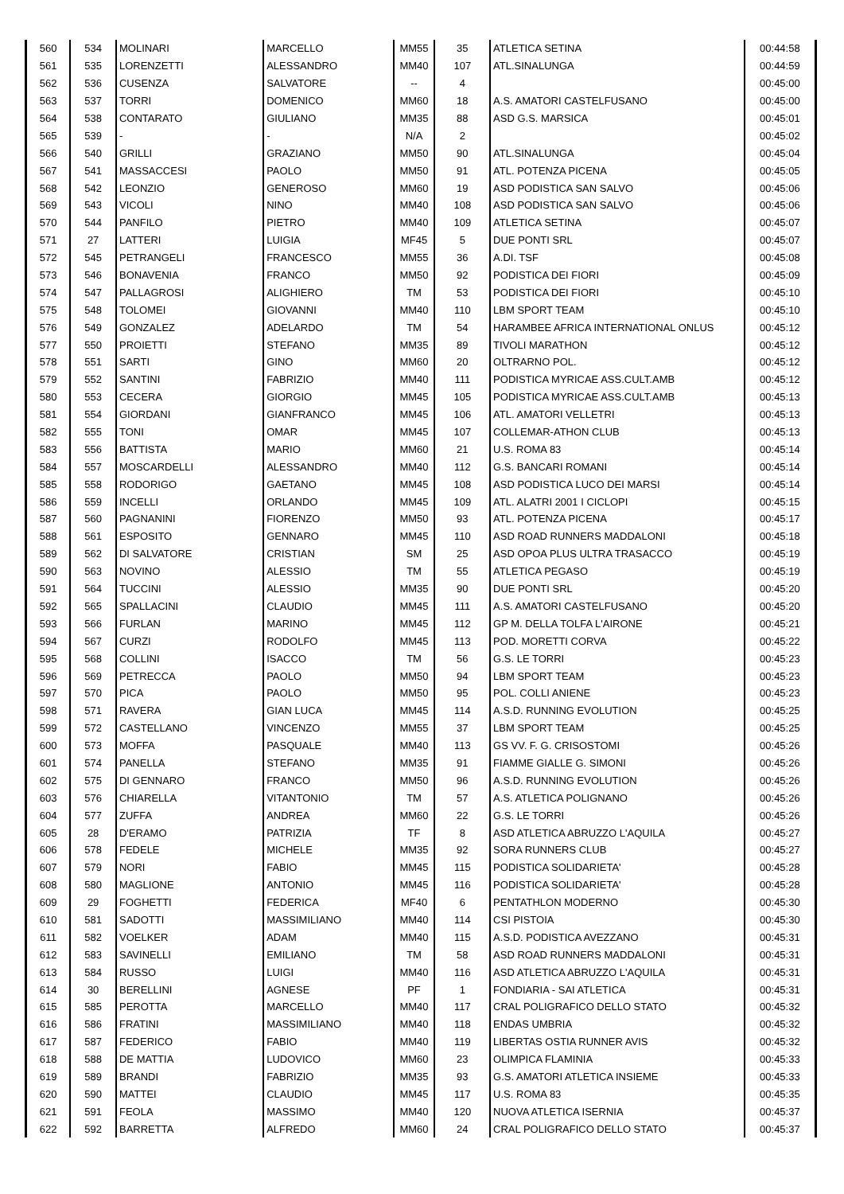| 560 | 534 | MOLINARI | MARCELLO | MM55 | 35 | ATLETICA SETINA | 00:44:58 |
| 561 | 535 | LORENZETTI | ALESSANDRO | MM40 | 107 | ATL.SINALUNGA | 00:44:59 |
| 562 | 536 | CUSENZA | SALVATORE | -- | 4 | | 00:45:00 |
| 563 | 537 | TORRI | DOMENICO | MM60 | 18 | A.S. AMATORI CASTELFUSANO | 00:45:00 |
| 564 | 538 | CONTARATO | GIULIANO | MM35 | 88 | ASD G.S. MARSICA | 00:45:01 |
| 565 | 539 | - | - | N/A | 2 | | 00:45:02 |
| 566 | 540 | GRILLI | GRAZIANO | MM50 | 90 | ATL.SINALUNGA | 00:45:04 |
| 567 | 541 | MASSACCESI | PAOLO | MM50 | 91 | ATL. POTENZA PICENA | 00:45:05 |
| 568 | 542 | LEONZIO | GENEROSO | MM60 | 19 | ASD PODISTICA SAN SALVO | 00:45:06 |
| 569 | 543 | VICOLI | NINO | MM40 | 108 | ASD PODISTICA SAN SALVO | 00:45:06 |
| 570 | 544 | PANFILO | PIETRO | MM40 | 109 | ATLETICA SETINA | 00:45:07 |
| 571 | 27 | LATTERI | LUIGIA | MF45 | 5 | DUE PONTI SRL | 00:45:07 |
| 572 | 545 | PETRANGELI | FRANCESCO | MM55 | 36 | A.DI. TSF | 00:45:08 |
| 573 | 546 | BONAVENIA | FRANCO | MM50 | 92 | PODISTICA DEI FIORI | 00:45:09 |
| 574 | 547 | PALLAGROSI | ALIGHIERO | TM | 53 | PODISTICA DEI FIORI | 00:45:10 |
| 575 | 548 | TOLOMEI | GIOVANNI | MM40 | 110 | LBM SPORT TEAM | 00:45:10 |
| 576 | 549 | GONZALEZ | ADELARDO | TM | 54 | HARAMBEE AFRICA INTERNATIONAL ONLUS | 00:45:12 |
| 577 | 550 | PROIETTI | STEFANO | MM35 | 89 | TIVOLI MARATHON | 00:45:12 |
| 578 | 551 | SARTI | GINO | MM60 | 20 | OLTRARNO POL. | 00:45:12 |
| 579 | 552 | SANTINI | FABRIZIO | MM40 | 111 | PODISTICA MYRICAE ASS.CULT.AMB | 00:45:12 |
| 580 | 553 | CECERA | GIORGIO | MM45 | 105 | PODISTICA MYRICAE ASS.CULT.AMB | 00:45:13 |
| 581 | 554 | GIORDANI | GIANFRANCO | MM45 | 106 | ATL. AMATORI VELLETRI | 00:45:13 |
| 582 | 555 | TONI | OMAR | MM45 | 107 | COLLEMAR-ATHON CLUB | 00:45:13 |
| 583 | 556 | BATTISTA | MARIO | MM60 | 21 | U.S. ROMA 83 | 00:45:14 |
| 584 | 557 | MOSCARDELLI | ALESSANDRO | MM40 | 112 | G.S. BANCARI ROMANI | 00:45:14 |
| 585 | 558 | RODORIGO | GAETANO | MM45 | 108 | ASD PODISTICA LUCO DEI MARSI | 00:45:14 |
| 586 | 559 | INCELLI | ORLANDO | MM45 | 109 | ATL. ALATRI 2001 I CICLOPI | 00:45:15 |
| 587 | 560 | PAGNANINI | FIORENZO | MM50 | 93 | ATL. POTENZA PICENA | 00:45:17 |
| 588 | 561 | ESPOSITO | GENNARO | MM45 | 110 | ASD ROAD RUNNERS MADDALONI | 00:45:18 |
| 589 | 562 | DI SALVATORE | CRISTIAN | SM | 25 | ASD OPOA PLUS ULTRA TRASACCO | 00:45:19 |
| 590 | 563 | NOVINO | ALESSIO | TM | 55 | ATLETICA PEGASO | 00:45:19 |
| 591 | 564 | TUCCINI | ALESSIO | MM35 | 90 | DUE PONTI SRL | 00:45:20 |
| 592 | 565 | SPALLACINI | CLAUDIO | MM45 | 111 | A.S. AMATORI CASTELFUSANO | 00:45:20 |
| 593 | 566 | FURLAN | MARINO | MM45 | 112 | GP M. DELLA TOLFA L'AIRONE | 00:45:21 |
| 594 | 567 | CURZI | RODOLFO | MM45 | 113 | POD. MORETTI CORVA | 00:45:22 |
| 595 | 568 | COLLINI | ISACCO | TM | 56 | G.S. LE TORRI | 00:45:23 |
| 596 | 569 | PETRECCA | PAOLO | MM50 | 94 | LBM SPORT TEAM | 00:45:23 |
| 597 | 570 | PICA | PAOLO | MM50 | 95 | POL. COLLI ANIENE | 00:45:23 |
| 598 | 571 | RAVERA | GIAN LUCA | MM45 | 114 | A.S.D. RUNNING EVOLUTION | 00:45:25 |
| 599 | 572 | CASTELLANO | VINCENZO | MM55 | 37 | LBM SPORT TEAM | 00:45:25 |
| 600 | 573 | MOFFA | PASQUALE | MM40 | 113 | GS VV. F. G. CRISOSTOMI | 00:45:26 |
| 601 | 574 | PANELLA | STEFANO | MM35 | 91 | FIAMME GIALLE G. SIMONI | 00:45:26 |
| 602 | 575 | DI GENNARO | FRANCO | MM50 | 96 | A.S.D. RUNNING EVOLUTION | 00:45:26 |
| 603 | 576 | CHIARELLA | VITANTONIO | TM | 57 | A.S. ATLETICA POLIGNANO | 00:45:26 |
| 604 | 577 | ZUFFA | ANDREA | MM60 | 22 | G.S. LE TORRI | 00:45:26 |
| 605 | 28 | D'ERAMO | PATRIZIA | TF | 8 | ASD ATLETICA ABRUZZO L'AQUILA | 00:45:27 |
| 606 | 578 | FEDELE | MICHELE | MM35 | 92 | SORA RUNNERS CLUB | 00:45:27 |
| 607 | 579 | NORI | FABIO | MM45 | 115 | PODISTICA SOLIDARIETA' | 00:45:28 |
| 608 | 580 | MAGLIONE | ANTONIO | MM45 | 116 | PODISTICA SOLIDARIETA' | 00:45:28 |
| 609 | 29 | FOGHETTI | FEDERICA | MF40 | 6 | PENTATHLON MODERNO | 00:45:30 |
| 610 | 581 | SADOTTI | MASSIMILIANO | MM40 | 114 | CSI PISTOIA | 00:45:30 |
| 611 | 582 | VOELKER | ADAM | MM40 | 115 | A.S.D. PODISTICA AVEZZANO | 00:45:31 |
| 612 | 583 | SAVINELLI | EMILIANO | TM | 58 | ASD ROAD RUNNERS MADDALONI | 00:45:31 |
| 613 | 584 | RUSSO | LUIGI | MM40 | 116 | ASD ATLETICA ABRUZZO L'AQUILA | 00:45:31 |
| 614 | 30 | BERELLINI | AGNESE | PF | 1 | FONDIARIA - SAI ATLETICA | 00:45:31 |
| 615 | 585 | PEROTTA | MARCELLO | MM40 | 117 | CRAL POLIGRAFICO DELLO STATO | 00:45:32 |
| 616 | 586 | FRATINI | MASSIMILIANO | MM40 | 118 | ENDAS UMBRIA | 00:45:32 |
| 617 | 587 | FEDERICO | FABIO | MM40 | 119 | LIBERTAS OSTIA RUNNER AVIS | 00:45:32 |
| 618 | 588 | DE MATTIA | LUDOVICO | MM60 | 23 | OLIMPICA FLAMINIA | 00:45:33 |
| 619 | 589 | BRANDI | FABRIZIO | MM35 | 93 | G.S. AMATORI ATLETICA INSIEME | 00:45:33 |
| 620 | 590 | MATTEI | CLAUDIO | MM45 | 117 | U.S. ROMA 83 | 00:45:35 |
| 621 | 591 | FEOLA | MASSIMO | MM40 | 120 | NUOVA ATLETICA ISERNIA | 00:45:37 |
| 622 | 592 | BARRETTA | ALFREDO | MM60 | 24 | CRAL POLIGRAFICO DELLO STATO | 00:45:37 |